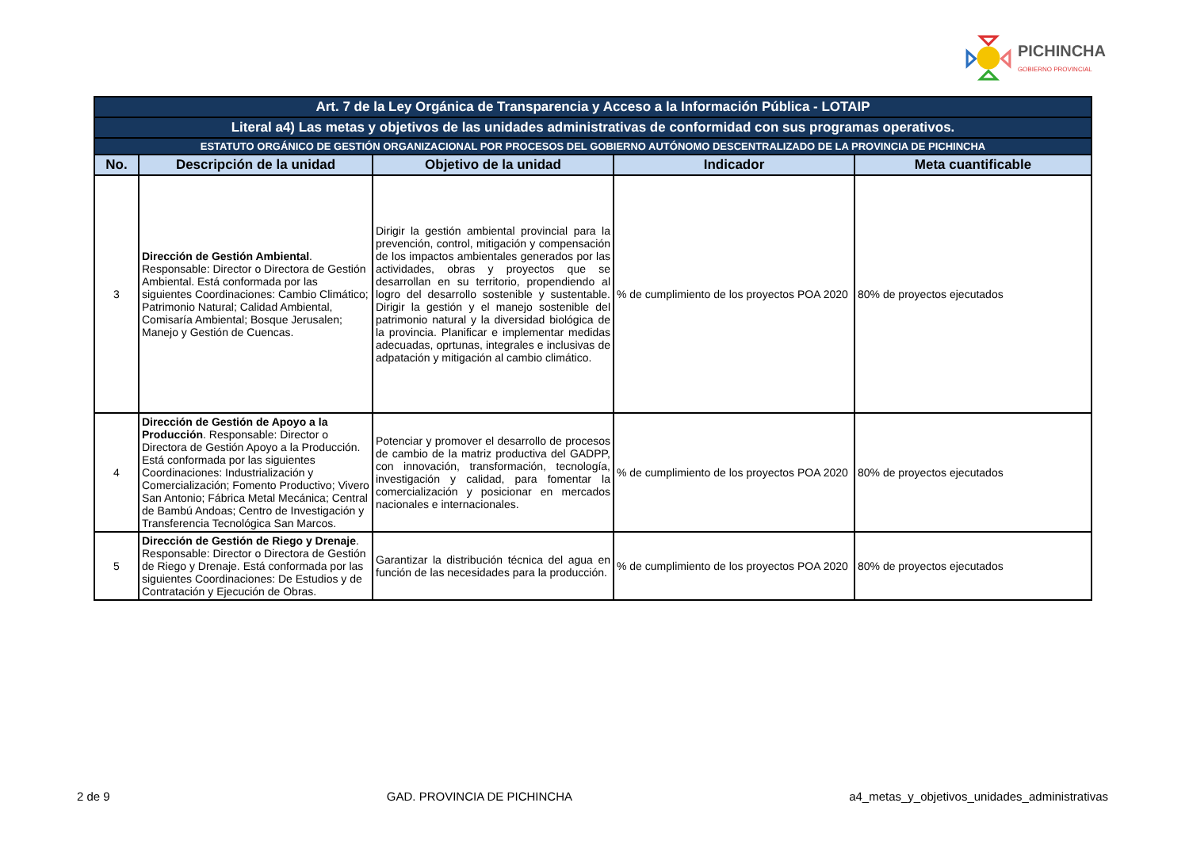PICHINCHA
GOBIERNO PROVINCIAL
| Art. 7 de la Ley Orgánica de Transparencia y Acceso a la Información Pública - LOTAIP | | | | |
| Literal a4) Las metas y objetivos de las unidades administrativas de conformidad con sus programas operativos. | | | | |
| ESTATUTO ORGÁNICO DE GESTIÓN ORGANIZACIONAL POR PROCESOS DEL GOBIERNO AUTÓNOMO DESCENTRALIZADO DE LA PROVINCIA DE PICHINCHA | | | | |
| No. | Descripción de la unidad | Objetivo de la unidad | Indicador | Meta cuantificable |
| 3 | Dirección de Gestión Ambiental . Responsable: Director o Directora de Gestión Ambiental. Está conformada por las siguientes Coordinaciones: Cambio Climático; Patrimonio Natural; Calidad Ambiental, Comisaría Ambiental; Bosque Jerusalen; Manejo y Gestión de Cuencas. | Dirigir la gestión ambiental provincial para la prevención, control, mitigación y compensación de los impactos ambientales generados por las actividades, obras y proyectos que se desarrollan en su territorio, propendiendo al logro del desarrollo sostenible y sustentable. Dirigir la gestión y el manejo sostenible del patrimonio natural y la diversidad biológica de la provincia. Planificar e implementar medidas adecuadas, oprtunas, integrales e inclusivas de adpatación y mitigación al cambio climático. | % de cumplimiento de los proyectos POA 2020 | 80% de proyectos ejecutados |
| 4 | Dirección de Gestión de Apoyo a la Producción . Responsable: Director o Directora de Gestión Apoyo a la Producción. Está conformada por las siguientes Coordinaciones: Industrialización y Comercialización; Fomento Productivo; Vivero San Antonio; Fábrica Metal Mecánica; Central de Bambú Andoas; Centro de Investigación y Transferencia Tecnológica San Marcos. | Potenciar y promover el desarrollo de procesos de cambio de la matriz productiva del GADPP, con innovación, transformación, tecnología, investigación y calidad, para fomentar la comercialización y posicionar en mercados nacionales e internacionales. | % de cumplimiento de los proyectos POA 2020 | 80% de proyectos ejecutados |
| 5 | Dirección de Gestión de Riego y Drenaje . Responsable: Director o Directora de Gestión de Riego y Drenaje. Está conformada por las siguientes Coordinaciones: De Estudios y de Contratación y Ejecución de Obras. | Garantizar la distribución técnica del agua en función de las necesidades para la producción. | % de cumplimiento de los proyectos POA 2020 | 80% de proyectos ejecutados |
2 de 9 GAD. PROVINCIA DE PICHINCHA a4_metas_y_objetivos_unidades_administrativas